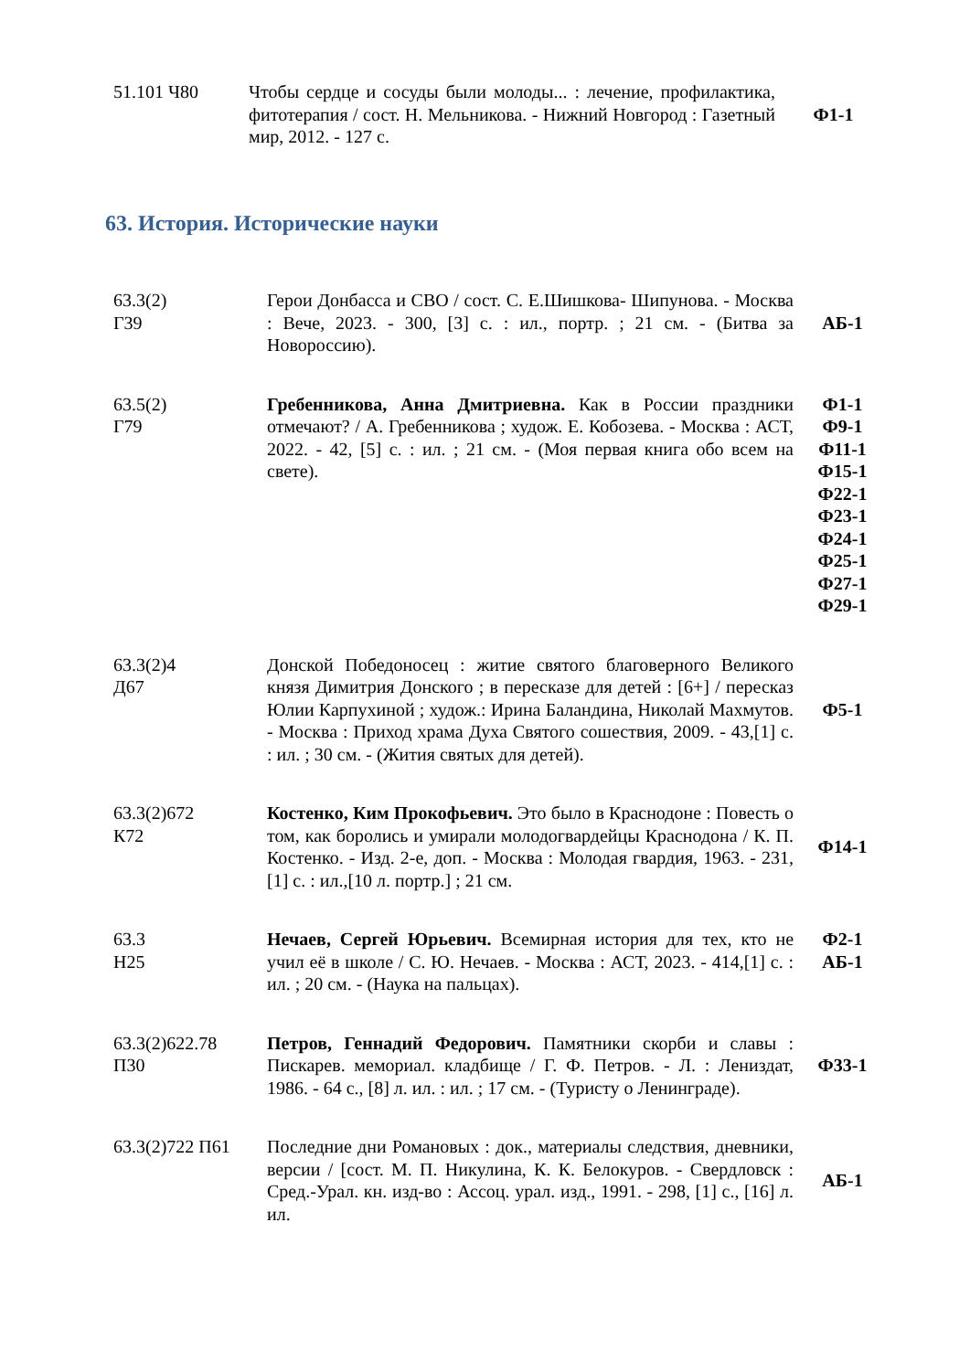| 51.101 Ч80 | Чтобы сердце и сосуды были молоды... : лечение, профилактика, фитотерапия / сост. Н. Мельникова. - Нижний Новгород : Газетный мир, 2012. - 127 с. | Ф1-1 |
63. История. Исторические науки
| 63.3(2) Г39 | Герои Донбасса и СВО / сост. С. Е.Шишкова- Шипунова. - Москва : Вече, 2023. - 300, [3] с. : ил., портр. ; 21 см. - (Битва за Новороссию). | АБ-1 |
| 63.5(2) Г79 | Гребенникова, Анна Дмитриевна. Как в России праздники отмечают? / А. Гребенникова ; худож. Е. Кобозева. - Москва : АСТ, 2022. - 42, [5] с. : ил. ; 21 см. - (Моя первая книга обо всем на свете). | Ф1-1 Ф9-1 Ф11-1 Ф15-1 Ф22-1 Ф23-1 Ф24-1 Ф25-1 Ф27-1 Ф29-1 |
| 63.3(2)4 Д67 | Донской Победоносец : житие святого благоверного Великого князя Димитрия Донского ; в пересказе для детей : [6+] / пересказ Юлии Карпухиной ; худож.: Ирина Баландина, Николай Махмутов. - Москва : Приход храма Духа Святого сошествия, 2009. - 43,[1] с. : ил. ; 30 см. - (Жития святых для детей). | Ф5-1 |
| 63.3(2)672 К72 | Костенко, Ким Прокофьевич. Это было в Краснодоне : Повесть о том, как боролись и умирали молодогвардейцы Краснодона / К. П. Костенко. - Изд. 2-е, доп. - Москва : Молодая гвардия, 1963. - 231, [1] с. : ил.,[10 л. портр.] ; 21 см. | Ф14-1 |
| 63.3 Н25 | Нечаев, Сергей Юрьевич. Всемирная история для тех, кто не учил её в школе / С. Ю. Нечаев. - Москва : АСТ, 2023. - 414,[1] с. : ил. ; 20 см. - (Наука на пальцах). | Ф2-1 АБ-1 |
| 63.3(2)622.78 П30 | Петров, Геннадий Федорович. Памятники скорби и славы : Пискарев. мемориал. кладбище / Г. Ф. Петров. - Л. : Лениздат, 1986. - 64 с., [8] л. ил. : ил. ; 17 см. - (Туристу о Ленинграде). | Ф33-1 |
| 63.3(2)722 П61 | Последние дни Романовых : док., материалы следствия, дневники, версии / [сост. М. П. Никулина, К. К. Белокуров. - Свердловск : Сред.-Урал. кн. изд-во : Ассоц. урал. изд., 1991. - 298, [1] с., [16] л. ил. | АБ-1 |